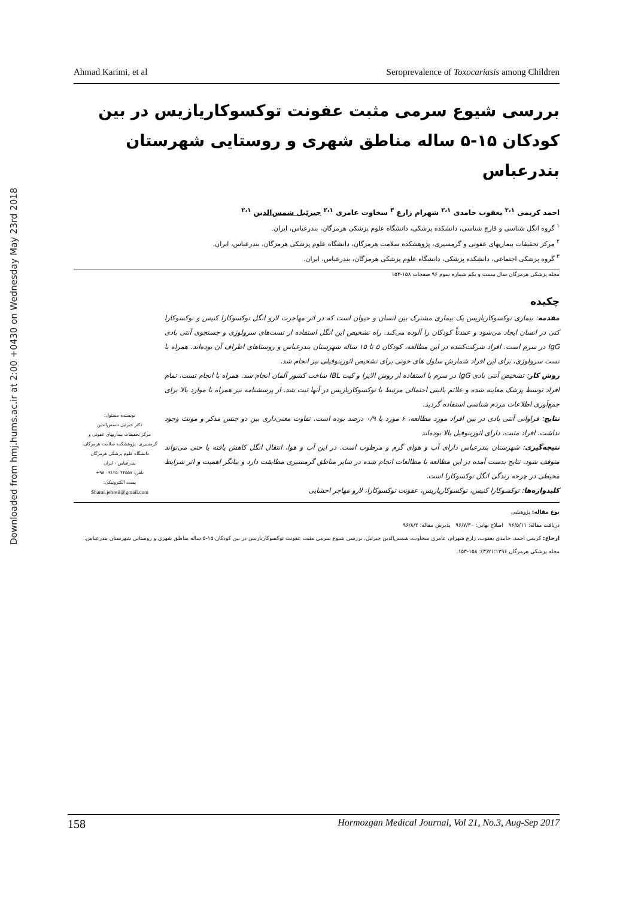Downloaded from hmj.hums.ac.ir at 2:00 +0430 on Wednesday May 23rd 2018
Ahmad Karimi, et al Seroprevalence of Toxocariasis among Children
بررسی شیوع سرمی مثبت عفونت توکسوکاریازیس در بین کودکان ۱۵-۵ ساله مناطق شهری و روستایی شهرستان بندرعباس
احمد کریمی <sup>۲،۱</sup> یعقوب حامدی <sup>۲،۱</sup> شهرام زارع <sup>۳</sup> سخاوت عامری <sup>۲،۱</sup> جبرئیل شمس‌الدین <sup>۲،۱</sup>
<sup>۱</sup> گروه انگل شناسی و قارچ شناسی، دانشکده پزشکی، دانشگاه علوم پزشکی هرمزگان، بندرعباس، ایران.
<sup>۲</sup> مرکز تحقیقات بیماریهای عفونی و گرمسیری، پژوهشکده سلامت هرمزگان، دانشگاه علوم پزشکی هرمزگان، بندرعباس، ایران.
<sup>۳</sup> گروه پزشکی اجتماعی، دانشکده پزشکی، دانشگاه علوم پزشکی هرمزگان، بندرعباس، ایران.
مجله پزشکی هرمزگان سال بیست و یکم شماره سوم ۹۶ صفحات ۱۵۸-۱۵۳
چکیده
مقدمه: بیماری توکسوکاریازیس یک بیماری مشترک بین انسان و حیوان است که در اثر مهاجرت لارو انگل توکسوکارا کنیس و توکسوکارا کتی در انسان ایجاد می‌شود و عمدتاً کودکان را آلوده می‌کند. راه تشخیص این انگل استفاده از تست‌های سرولوژی و جستجوی آنتی بادی IgG در سرم است. افراد شرکت‌کننده در این مطالعه، کودکان ۵ تا ۱۵ ساله شهرستان بندرعباس و روستاهای اطراف آن بوده‌اند. همراه با تست سرولوژی، برای این افراد شمارش سلول های خونی برای تشخیص ائوزینوفیلی نیز انجام شد.
روش کار: تشخیص آنتی بادی IgG در سرم با استفاده از روش الایزا و کیت IBL ساخت کشور آلمان انجام شد. همراه با انجام تست، تمام افراد توسط پزشک معاینه شده و علائم بالینی احتمالی مرتبط با توکسوکاریازیس در آنها ثبت شد. از پرسشنامه نیز همراه با موارد بالا برای جمع‌آوری اطلاعات مردم شناسی استفاده گردید.
نتایج: فراوانی آنتی بادی در بین افراد مورد مطالعه، ۶ مورد یا ۰/۹ درصد بوده است. تفاوت معنی‌داری بین دو جنس مذکر و مونث وجود نداشت. افراد مثبت، دارای ائوزینوفیل بالا بوده‌اند
نتیجه‌گیری: شهرستان بندرعباس دارای آب و هوای گرم و مرطوب است. در این آب و هوا، انتقال انگل کاهش یافته یا حتی می‌تواند متوقف شود. نتایج بدست آمده در این مطالعه با مطالعات انجام شده در سایر مناطق گرمسیری مطابقت دارد و بیانگر اهمیت و اثر شرایط محیطی در چرخه زندگی انگل توکسوکارا است.
کلیدواژه‌ها: توکسوکارا کنیس، توکسوکاریازیس، عفونت توکسوکارا، لارو مهاجر احشایی
نویسنده مسئول:
دکتر جبرئیل شمس‌الدین
مرکز تحقیقات بیماریهای عفونی و گرمسیری، پژوهشکده سلامت هرمزگان، دانشگاه علوم پزشکی هرمزگان
بندرعباس - ایران
تلفن: ۰۹۱۲۵۰۴۴۵۵۷ ۹۸+
پست الکترونیکی:
Shams.jebreil@gmail.com
نوع مقاله: پژوهشی
دریافت مقاله: ۹۶/۵/۱۱ اصلاح نهایی: ۹۶/۷/۳۰ پذیرش مقاله: ۹۶/۸/۲
ارجاع: کریمی احمد، حامدی یعقوب، زارع شهرام، عامری سخاوت، شمس‌الدین جبرئیل. بررسی شیوع سرمی مثبت عفونت توکسوکاریازیس در بین کودکان ۱۵-۵ ساله مناطق شهری و روستایی شهرستان بندرعباس. مجله پزشکی هرمزگان ۱۳۹۶؛۲۱(۳): ۱۵۸-۱۵۳.
158 Hormozgan Medical Journal, Vol 21, No.3, Aug-Sep 2017